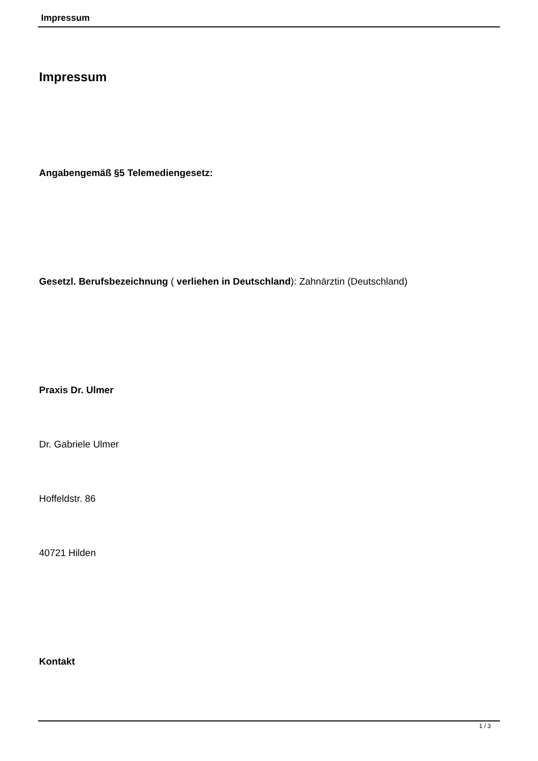Impressum
Impressum
Angabengemäß​ §5 Telemediengesetz:
Gesetzl. Berufsbezeichnung ( verliehen in Deutschland): Zahnärztin (Deutschland)
Praxis Dr. Ulmer
Dr. Gabriele Ulmer
Hoffeldstr. 86
40721 Hilden
Kontakt
1 / 3